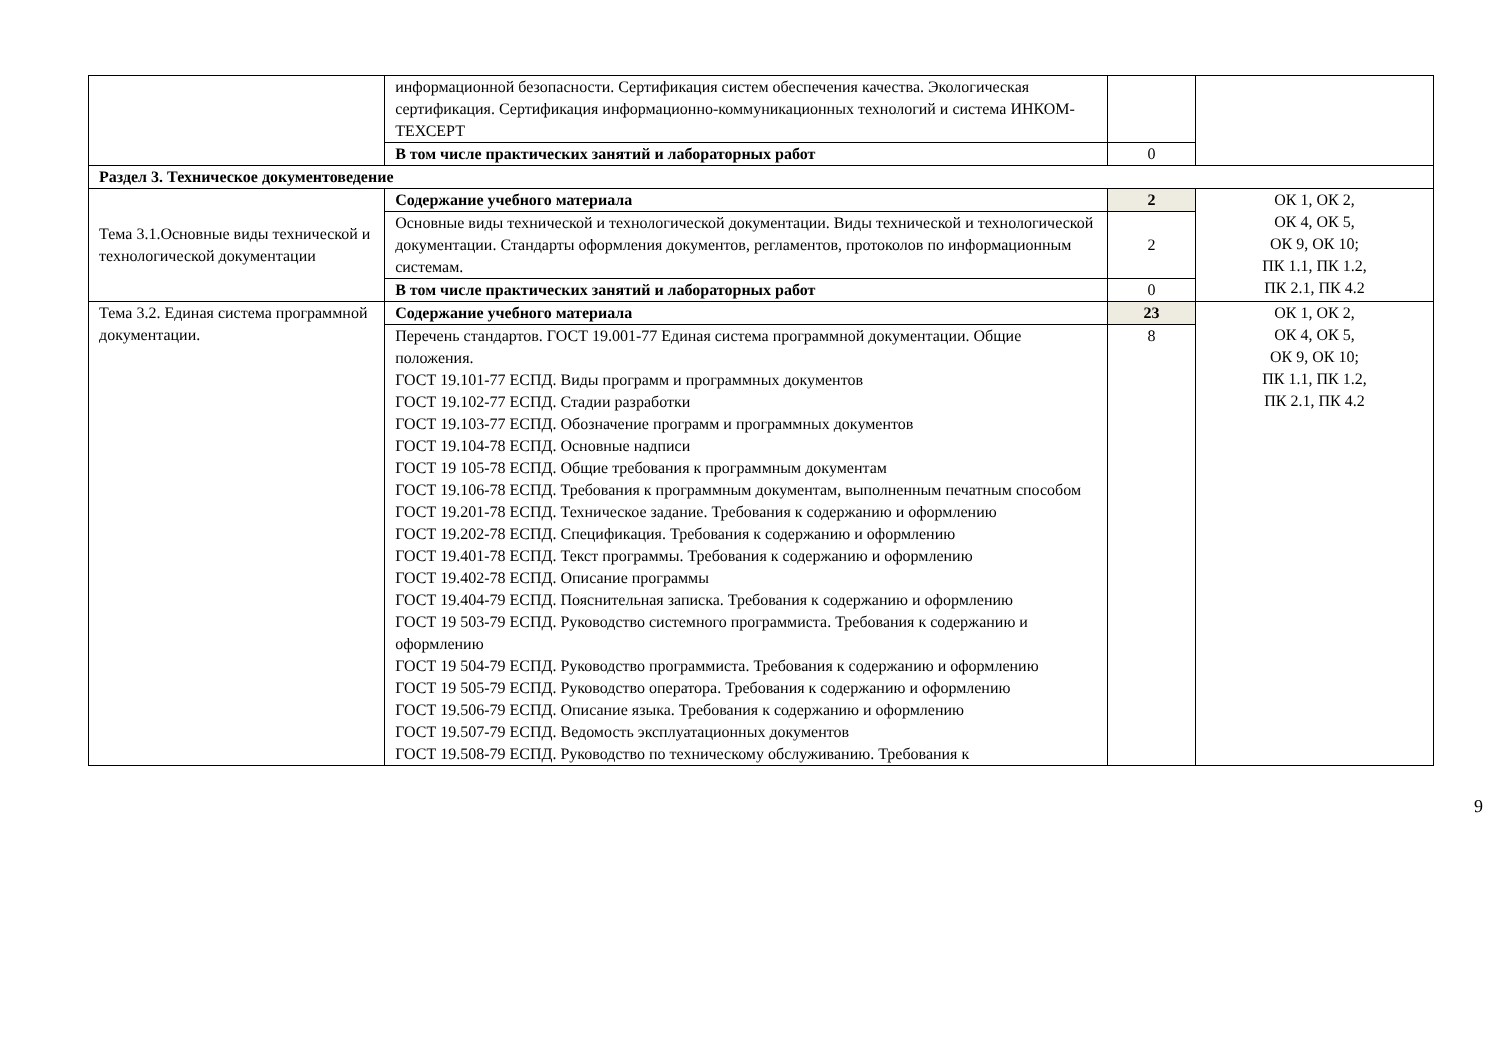| | информационной безопасности. Сертификация систем обеспечения качества. Экологическая сертификация. Сертификация информационно-коммуникационных технологий и система ИНКОМ-ТЕХСЕРТ | | |
| | В том числе практических занятий и лабораторных работ | 0 | |
| Раздел 3. Техническое документоведение | | | |
| Тема 3.1.Основные виды технической и технологической документации | Содержание учебного материала | 2 | ОК 1, ОК 2, ОК 4, ОК 5, ОК 9, ОК 10; ПК 1.1, ПК 1.2, ПК 2.1, ПК 4.2 |
| | Основные виды технической и технологической документации. Виды технической и технологической документации. Стандарты оформления документов, регламентов, протоколов по информационным системам. | 2 | |
| | В том числе практических занятий и лабораторных работ | 0 | |
| Тема 3.2. Единая система программной документации. | Содержание учебного материала | 23 | ОК 1, ОК 2, ОК 4, ОК 5, ОК 9, ОК 10; ПК 1.1, ПК 1.2, ПК 2.1, ПК 4.2 |
| | Перечень стандартов. ГОСТ 19.001-77 Единая система программной документации. Общие положения. ГОСТ 19.101-77 ЕСПД. Виды программ и программных документов ГОСТ 19.102-77 ЕСПД. Стадии разработки ГОСТ 19.103-77 ЕСПД. Обозначение программ и программных документов ГОСТ 19.104-78 ЕСПД. Основные надписи ГОСТ 19 105-78 ЕСПД. Общие требования к программным документам ГОСТ 19.106-78 ЕСПД. Требования к программным документам, выполненным печатным способом ГОСТ 19.201-78 ЕСПД. Техническое задание. Требования к содержанию и оформлению ГОСТ 19.202-78 ЕСПД. Спецификация. Требования к содержанию и оформлению ГОСТ 19.401-78 ЕСПД. Текст программы. Требования к содержанию и оформлению ГОСТ 19.402-78 ЕСПД. Описание программы ГОСТ 19.404-79 ЕСПД. Пояснительная записка. Требования к содержанию и оформлению ГОСТ 19 503-79 ЕСПД. Руководство системного программиста. Требования к содержанию и оформлению ГОСТ 19 504-79 ЕСПД. Руководство программиста. Требования к содержанию и оформлению ГОСТ 19 505-79 ЕСПД. Руководство оператора. Требования к содержанию и оформлению ГОСТ 19.506-79 ЕСПД. Описание языка. Требования к содержанию и оформлению ГОСТ 19.507-79 ЕСПД. Ведомость эксплуатационных документов ГОСТ 19.508-79 ЕСПД. Руководство по техническому обслуживанию. Требования к | 8 | |
9